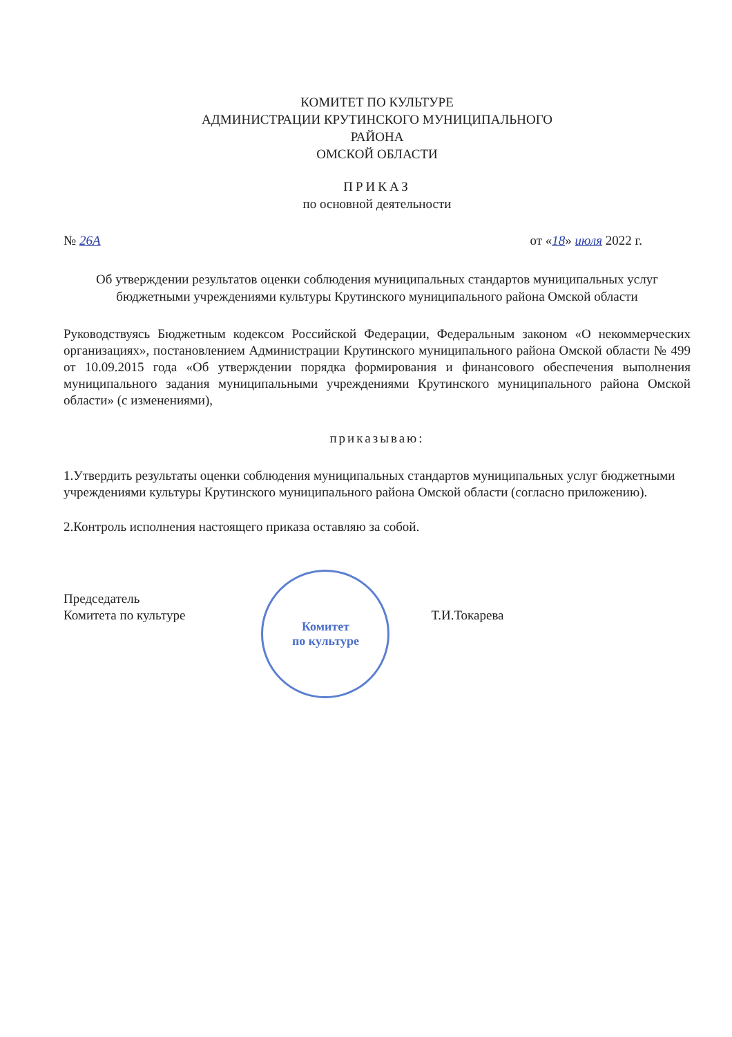КОМИТЕТ ПО КУЛЬТУРЕ
АДМИНИСТРАЦИИ КРУТИНСКОГО МУНИЦИПАЛЬНОГО
РАЙОНА
ОМСКОЙ ОБЛАСТИ
ПРИКАЗ
по основной деятельности
№ 26А от «18» июля 2022 г.
Об утверждении результатов оценки соблюдения муниципальных стандартов муниципальных услуг бюджетными учреждениями культуры Крутинского муниципального района Омской области
Руководствуясь Бюджетным кодексом Российской Федерации, Федеральным законом «О некоммерческих организациях», постановлением Администрации Крутинского муниципального района Омской области № 499 от 10.09.2015 года «Об утверждении порядка формирования и финансового обеспечения выполнения муниципального задания муниципальными учреждениями Крутинского муниципального района Омской области» (с изменениями),
приказываю:
1.Утвердить результаты оценки соблюдения муниципальных стандартов муниципальных услуг бюджетными учреждениями культуры Крутинского муниципального района Омской области (согласно приложению).
2.Контроль исполнения настоящего приказа оставляю за собой.
Председатель
Комитета по культуре
Комитет
по культуре
Т.И.Токарева